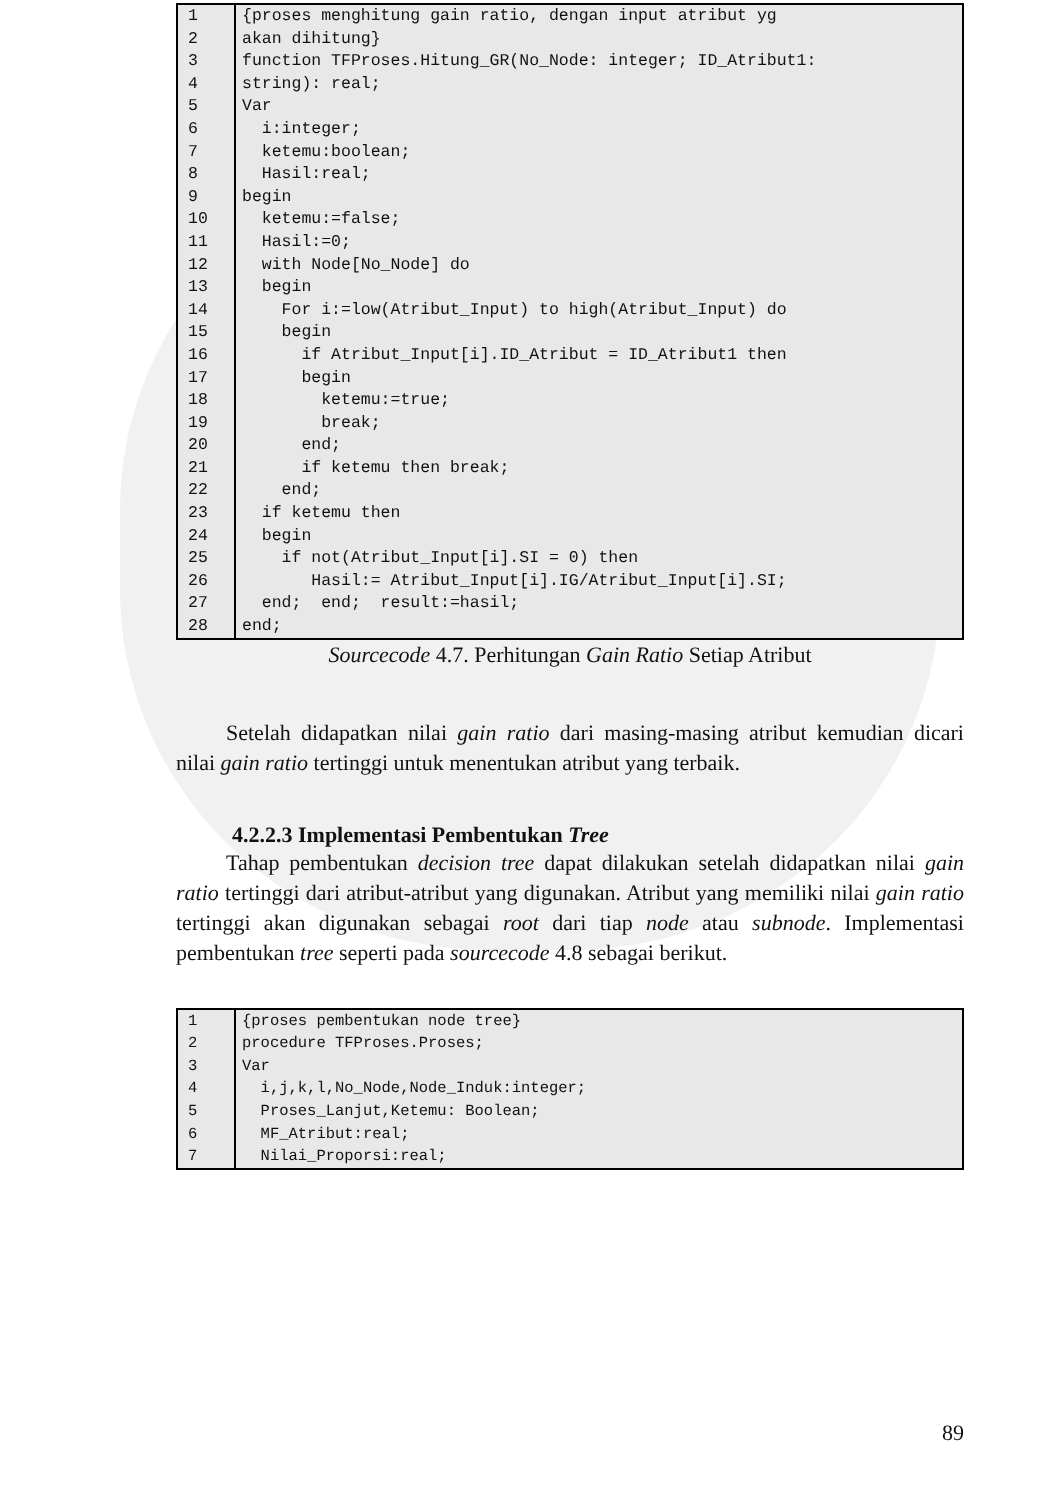| 1 | {proses menghitung gain ratio, dengan input atribut yg |
| 2 | akan dihitung} |
| 3 | function TFProses.Hitung_GR(No_Node: integer; ID_Atribut1: |
| 4 | string): real; |
| 5 | Var |
| 6 | i:integer; |
| 7 | ketemu:boolean; |
| 8 | Hasil:real; |
| 9 | begin |
| 10 | ketemu:=false; |
| 11 | Hasil:=0; |
| 12 | with Node[No_Node] do |
| 13 | begin |
| 14 | For i:=low(Atribut_Input) to high(Atribut_Input) do |
| 15 | begin |
| 16 | if Atribut_Input[i].ID_Atribut = ID_Atribut1 then |
| 17 | begin |
| 18 | ketemu:=true; |
| 19 | break; |
| 20 | end; |
| 21 | if ketemu then break; |
| 22 | end; |
| 23 | if ketemu then |
| 24 | begin |
| 25 | if not(Atribut_Input[i].SI = 0) then |
| 26 | Hasil:= Atribut_Input[i].IG/Atribut_Input[i].SI; |
| 27 | end; end; result:=hasil; |
| 28 | end; |
Sourcecode 4.7. Perhitungan Gain Ratio Setiap Atribut
Setelah didapatkan nilai gain ratio dari masing-masing atribut kemudian dicari nilai gain ratio tertinggi untuk menentukan atribut yang terbaik.
4.2.2.3 Implementasi Pembentukan Tree
Tahap pembentukan decision tree dapat dilakukan setelah didapatkan nilai gain ratio tertinggi dari atribut-atribut yang digunakan. Atribut yang memiliki nilai gain ratio tertinggi akan digunakan sebagai root dari tiap node atau subnode. Implementasi pembentukan tree seperti pada sourcecode 4.8 sebagai berikut.
| 1 | {proses pembentukan node tree} |
| 2 | procedure TFProses.Proses; |
| 3 | Var |
| 4 | i,j,k,l,No_Node,Node_Induk:integer; |
| 5 | Proses_Lanjut,Ketemu: Boolean; |
| 6 | MF_Atribut:real; |
| 7 | Nilai_Proporsi:real; |
89